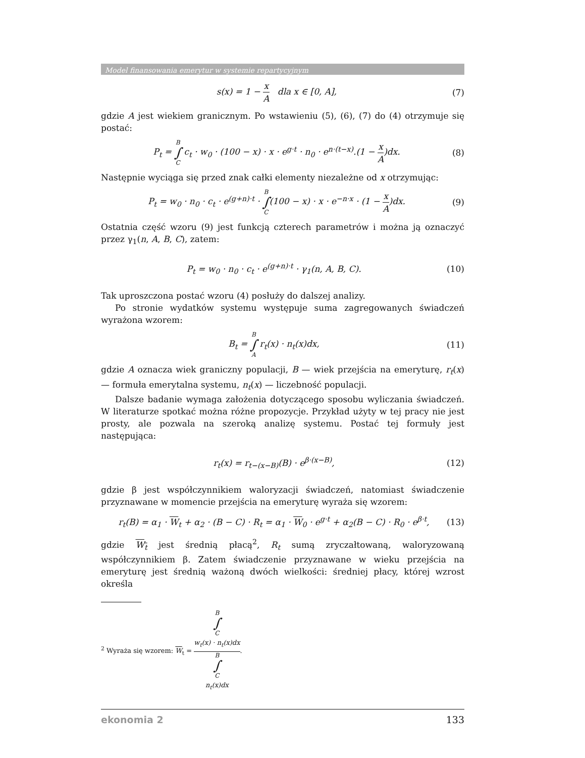Model finansowania emerytur w systemie repartycyjnym
s(x) = 1 − x A dla x ∈ [0, A],
(7)
gdzie A jest wiekiem granicznym. Po wstawieniu (5), (6), (7) do (4) otrzymuje się postać:
P<sub>t</sub> = B ∫ C c<sub>t</sub> · w<sub>0</sub> · (100 − x) · x · e<sup>g·t</sup> · n<sub>0</sub> · e<sup>n·(t−x)</sup>.(1 − x A)dx.
(8)
Następnie wyciąga się przed znak całki elementy niezależne od x otrzymując:
P<sub>t</sub> = w<sub>0</sub> · n<sub>0</sub> · c<sub>t</sub> · e<sup>(g+n)·t</sup> · B ∫ C(100 − x) · x · e<sup>−n·x</sup> · (1 − x A)dx.
(9)
Ostatnia część wzoru (9) jest funkcją czterech parametrów i można ją oznaczyć przez γ<sub>1</sub>(n, A, B, C), zatem:
P<sub>t</sub> = w<sub>0</sub> · n<sub>0</sub> · c<sub>t</sub> · e<sup>(g+n)·t</sup> · γ<sub>1</sub>(n, A, B, C).
(10)
Tak uproszczona postać wzoru (4) posłuży do dalszej analizy.
Po stronie wydatków systemu występuje suma zagregowanych świadczeń wyrażona wzorem:
B<sub>t</sub> = B ∫ A r<sub>t</sub>(x) · n<sub>t</sub>(x)dx, (11)
gdzie A oznacza wiek graniczny populacji, B — wiek przejścia na emeryturę, r<sub>t</sub>(x) — formuła emerytalna systemu, n<sub>t</sub>(x) — liczebność populacji.
Dalsze badanie wymaga założenia dotyczącego sposobu wyliczania świadczeń. W literaturze spotkać można różne propozycje. Przykład użyty w tej pracy nie jest prosty, ale pozwala na szeroką analizę systemu. Postać tej formuły jest następująca:
r<sub>t</sub>(x) = r<sub>t−(x−B)</sub>(B) · e<sup>β·(x−B)</sup>,
(12)
gdzie β jest współczynnikiem waloryzacji świadczeń, natomiast świadczenie przyznawane w momencie przejścia na emeryturę wyraża się wzorem:
r<sub>t</sub>(B) = α<sub>1</sub> · W<sub>t</sub> + α<sub>2</sub> · (B − C) · R<sub>t</sub> = α<sub>1</sub> · W<sub>0</sub> · e<sup>g·t</sup> + α<sub>2</sub>(B − C) · R<sub>0</sub> · e<sup>β·t</sup>,
(13)
gdzie W<sub>t</sub> jest średnią płacą<sup>2</sup>, R<sub>t</sub> sumą zryczałtowaną, waloryzowaną współczynnikiem β. Zatem świadczenie przyznawane w wieku przejścia na emeryturę jest średnią ważoną dwóch wielkości: średniej płacy, której wzrost określa
<sup>2</sup> Wyraża się wzorem: W<sub>t</sub> = B
∫
C
w<sub>t</sub>(x) · n<sub>t</sub>(x)dx B
∫
C
n<sub>t</sub>(x)dx.
ekonomia 2 133